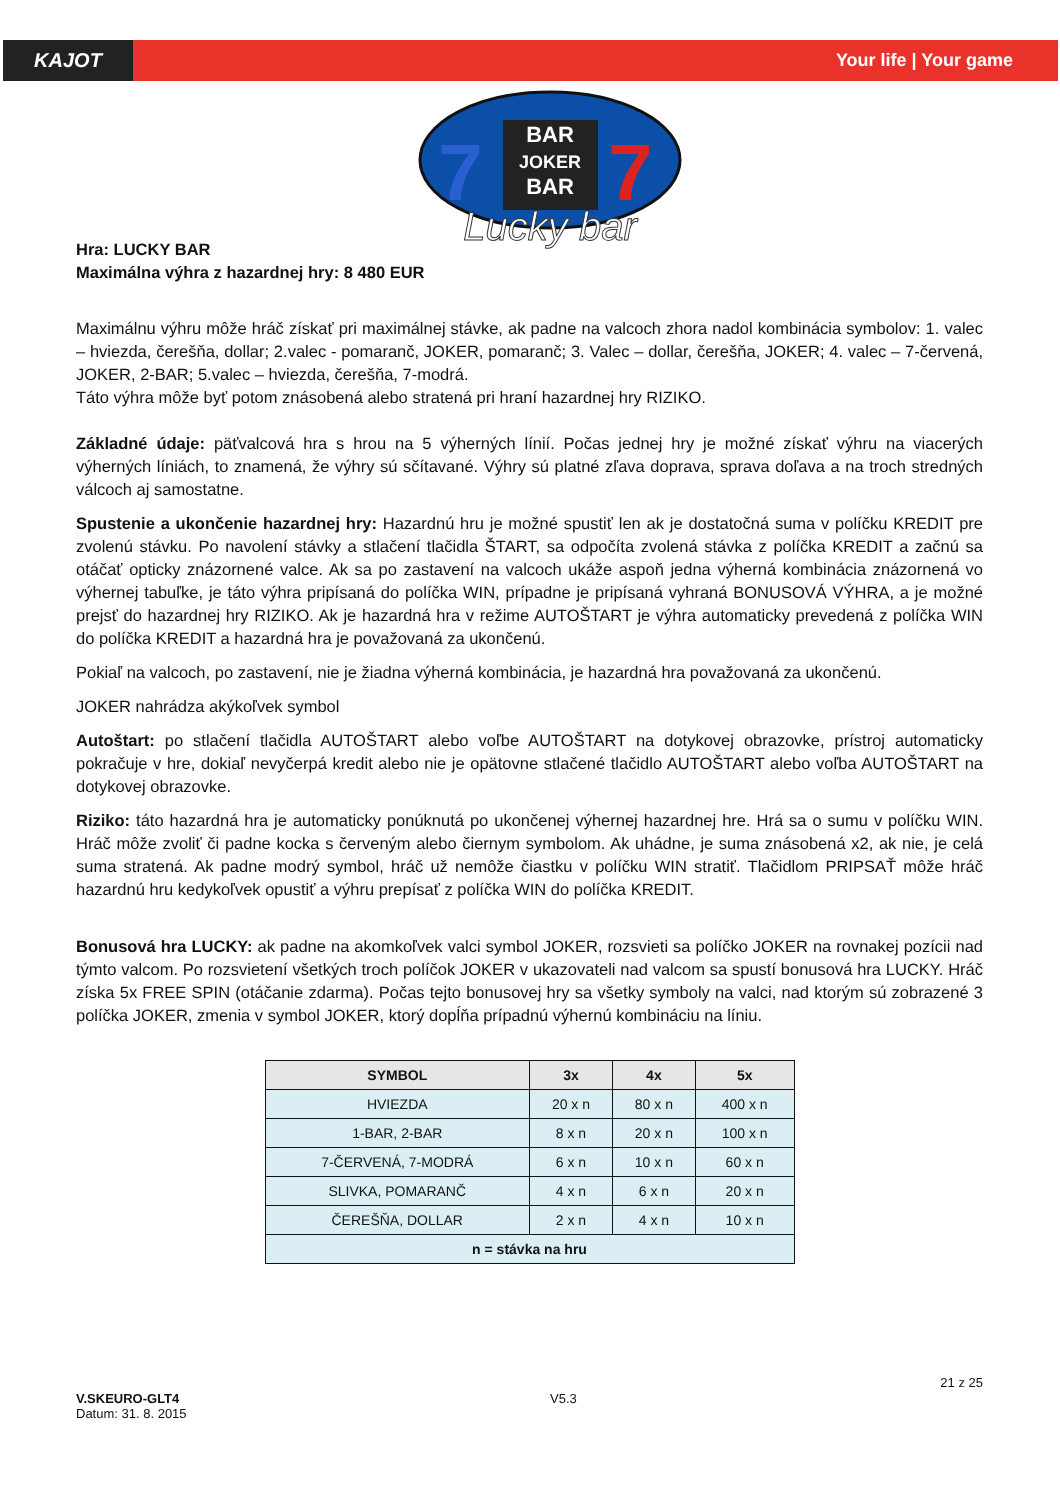KAJOT
Your life | Your game
BAR
JOKER
BAR
7
7
Lucky bar
Hra: LUCKY BAR
Maximálna výhra z hazardnej hry: 8 480 EUR
Maximálnu výhru môže hráč získať pri maximálnej stávke, ak padne na valcoch zhora nadol kombinácia symbolov: 1. valec – hviezda, čerešňa, dollar; 2.valec - pomaranč, JOKER, pomaranč; 3. Valec – dollar, čerešňa, JOKER; 4. valec – 7-červená, JOKER, 2-BAR; 5.valec – hviezda, čerešňa, 7-modrá.
Táto výhra môže byť potom znásobená alebo stratená pri hraní hazardnej hry RIZIKO.
Základné údaje: päťvalcová hra s hrou na 5 výherných línií. Počas jednej hry je možné získať výhru na viacerých výherných líniách, to znamená, že výhry sú sčítavané. Výhry sú platné zľava doprava, sprava doľava a na troch stredných válcoch aj samostatne.
Spustenie a ukončenie hazardnej hry: Hazardnú hru je možné spustiť len ak je dostatočná suma v políčku KREDIT pre zvolenú stávku. Po navolení stávky a stlačení tlačidla ŠTART, sa odpočíta zvolená stávka z políčka KREDIT a začnú sa otáčať opticky znázornené valce. Ak sa po zastavení na valcoch ukáže aspoň jedna výherná kombinácia znázornená vo výhernej tabuľke, je táto výhra pripísaná do políčka WIN, prípadne je pripísaná vyhraná BONUSOVÁ VÝHRA, a je možné prejsť do hazardnej hry RIZIKO. Ak je hazardná hra v režime AUTOŠTART je výhra automaticky prevedená z políčka WIN do políčka KREDIT a hazardná hra je považovaná za ukončenú.
Pokiaľ na valcoch, po zastavení, nie je žiadna výherná kombinácia, je hazardná hra považovaná za ukončenú.
JOKER nahrádza akýkoľvek symbol
Autoštart: po stlačení tlačidla AUTOŠTART alebo voľbe AUTOŠTART na dotykovej obrazovke, prístroj automaticky pokračuje v hre, dokiaľ nevyčerpá kredit alebo nie je opätovne stlačené tlačidlo AUTOŠTART alebo voľba AUTOŠTART na dotykovej obrazovke.
Riziko: táto hazardná hra je automaticky ponúknutá po ukončenej výhernej hazardnej hre. Hrá sa o sumu v políčku WIN. Hráč môže zvoliť či padne kocka s červeným alebo čiernym symbolom. Ak uhádne, je suma znásobená x2, ak nie, je celá suma stratená. Ak padne modrý symbol, hráč už nemôže čiastku v políčku WIN stratiť. Tlačidlom PRIPSAŤ môže hráč hazardnú hru kedykoľvek opustiť a výhru prepísať z políčka WIN do políčka KREDIT.
Bonusová hra LUCKY: ak padne na akomkoľvek valci symbol JOKER, rozsvieti sa políčko JOKER na rovnakej pozícii nad týmto valcom. Po rozsvietení všetkých troch políčok JOKER v ukazovateli nad valcom sa spustí bonusová hra LUCKY. Hráč získa 5x FREE SPIN (otáčanie zdarma). Počas tejto bonusovej hry sa všetky symboly na valci, nad ktorým sú zobrazené 3 políčka JOKER, zmenia v symbol JOKER, ktorý dopĺňa prípadnú výhernú kombináciu na líniu.
| SYMBOL | 3x | 4x | 5x |
| --- | --- | --- | --- |
| HVIEZDA | 20 x n | 80 x n | 400 x n |
| 1-BAR, 2-BAR | 8 x n | 20 x n | 100 x n |
| 7-ČERVENÁ, 7-MODRÁ | 6 x n | 10 x n | 60 x n |
| SLIVKA, POMARANČ | 4 x n | 6 x n | 20 x n |
| ČEREŠŇA, DOLLAR | 2 x n | 4 x n | 10 x n |
| n = stávka na hru | | | |
V.SKEURO-GLT4
Datum: 31. 8. 2015
V5.3
21 z 25